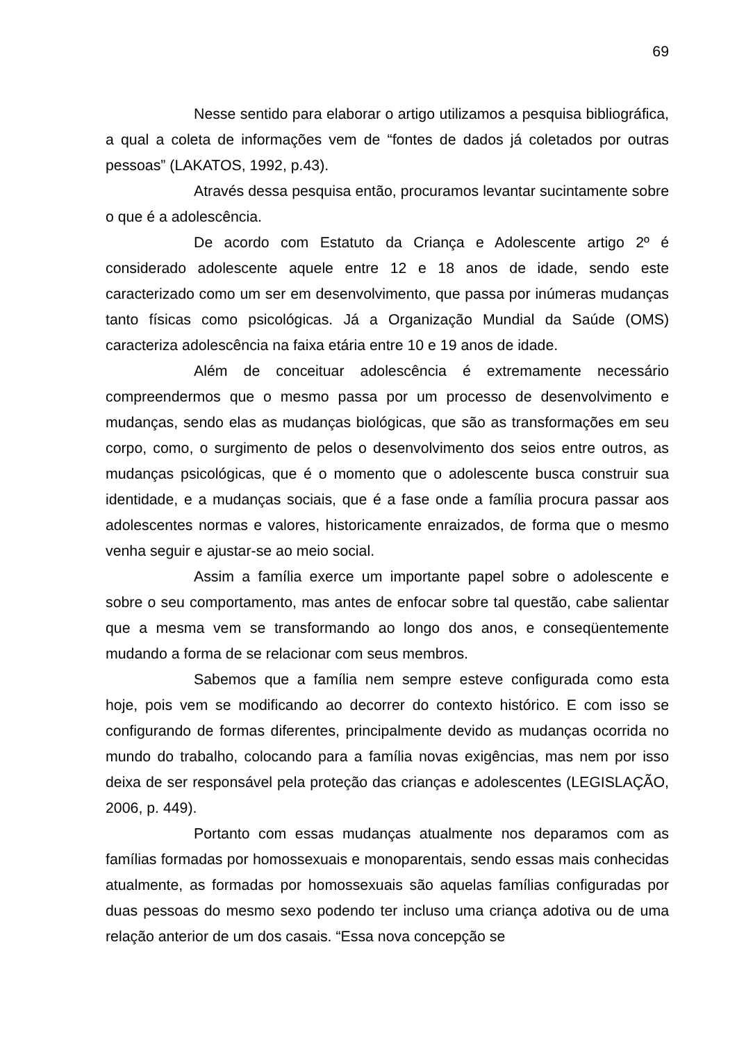69
Nesse sentido para elaborar o artigo utilizamos a pesquisa bibliográfica, a qual a coleta de informações vem de “fontes de dados já coletados por outras pessoas” (LAKATOS, 1992, p.43).
Através dessa pesquisa então, procuramos levantar sucintamente sobre o que é a adolescência.
De acordo com Estatuto da Criança e Adolescente artigo 2º é considerado adolescente aquele entre 12 e 18 anos de idade, sendo este caracterizado como um ser em desenvolvimento, que passa por inúmeras mudanças tanto físicas como psicológicas. Já a Organização Mundial da Saúde (OMS) caracteriza adolescência na faixa etária entre 10 e 19 anos de idade.
Além de conceituar adolescência é extremamente necessário compreendermos que o mesmo passa por um processo de desenvolvimento e mudanças, sendo elas as mudanças biológicas, que são as transformações em seu corpo, como, o surgimento de pelos o desenvolvimento dos seios entre outros, as mudanças psicológicas, que é o momento que o adolescente busca construir sua identidade, e a mudanças sociais, que é a fase onde a família procura passar aos adolescentes normas e valores, historicamente enraizados, de forma que o mesmo venha seguir e ajustar-se ao meio social.
Assim a família exerce um importante papel sobre o adolescente e sobre o seu comportamento, mas antes de enfocar sobre tal questão, cabe salientar que a mesma vem se transformando ao longo dos anos, e conseqüentemente mudando a forma de se relacionar com seus membros.
Sabemos que a família nem sempre esteve configurada como esta hoje, pois vem se modificando ao decorrer do contexto histórico. E com isso se configurando de formas diferentes, principalmente devido as mudanças ocorrida no mundo do trabalho, colocando para a família novas exigências, mas nem por isso deixa de ser responsável pela proteção das crianças e adolescentes (LEGISLAÇÃO, 2006, p. 449).
Portanto com essas mudanças atualmente nos deparamos com as famílias formadas por homossexuais e monoparentais, sendo essas mais conhecidas atualmente, as formadas por homossexuais são aquelas famílias configuradas por duas pessoas do mesmo sexo podendo ter incluso uma criança adotiva ou de uma relação anterior de um dos casais. “Essa nova concepção se